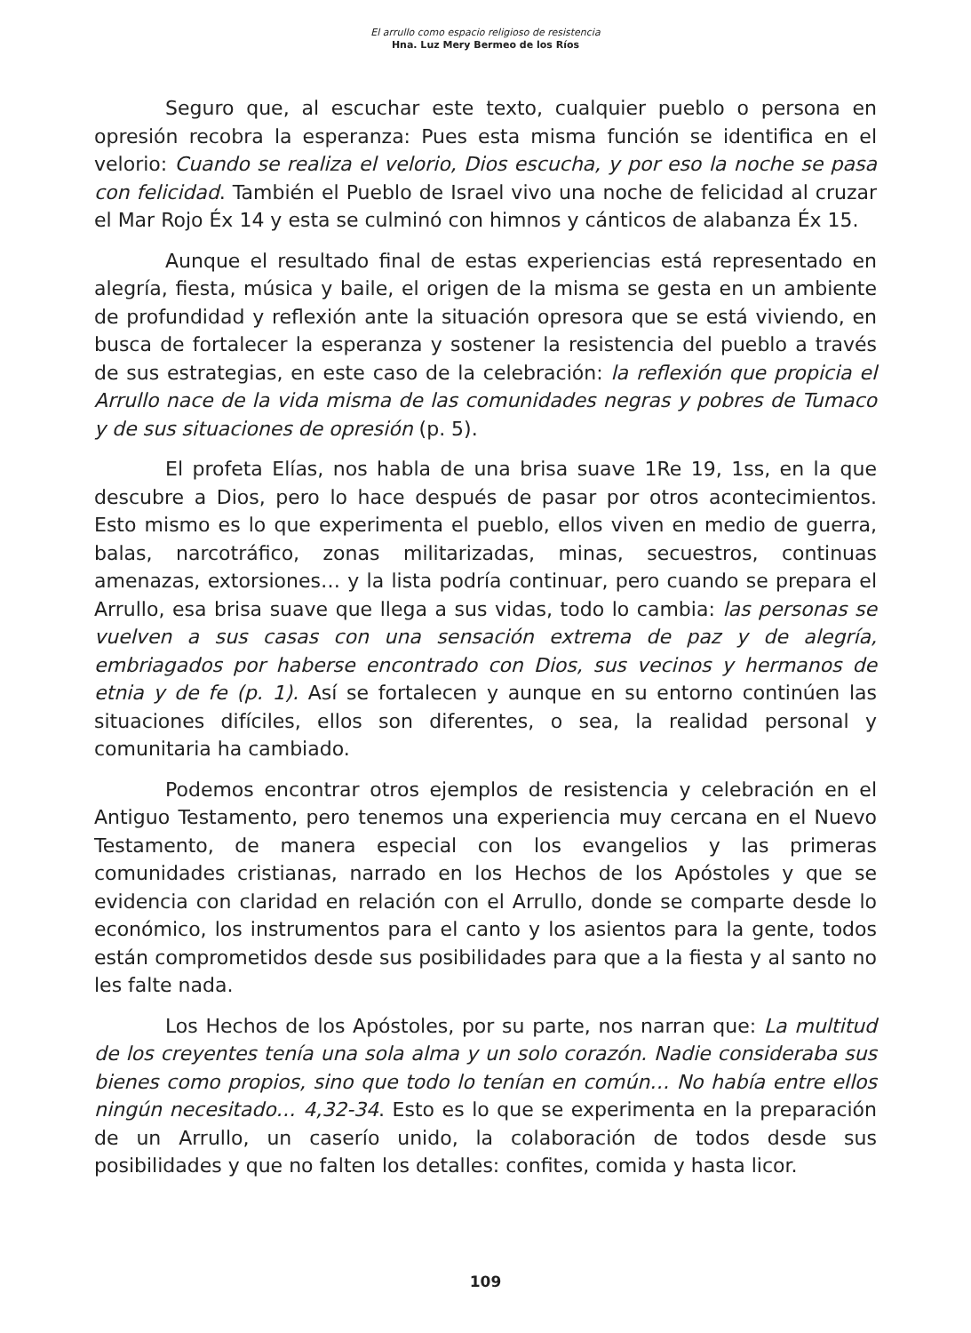El arrullo como espacio religioso de resistencia
Hna. Luz Mery Bermeo de los Ríos
Seguro que, al escuchar este texto, cualquier pueblo o persona en opresión recobra la esperanza: Pues esta misma función se identifica en el velorio: Cuando se realiza el velorio, Dios escucha, y por eso la noche se pasa con felicidad. También el Pueblo de Israel vivo una noche de felicidad al cruzar el Mar Rojo Éx 14 y esta se culminó con himnos y cánticos de alabanza Éx 15.
Aunque el resultado final de estas experiencias está representado en alegría, fiesta, música y baile, el origen de la misma se gesta en un ambiente de profundidad y reflexión ante la situación opresora que se está viviendo, en busca de fortalecer la esperanza y sostener la resistencia del pueblo a través de sus estrategias, en este caso de la celebración: la reflexión que propicia el Arrullo nace de la vida misma de las comunidades negras y pobres de Tumaco y de sus situaciones de opresión (p. 5).
El profeta Elías, nos habla de una brisa suave 1Re 19, 1ss, en la que descubre a Dios, pero lo hace después de pasar por otros acontecimientos. Esto mismo es lo que experimenta el pueblo, ellos viven en medio de guerra, balas, narcotráfico, zonas militarizadas, minas, secuestros, continuas amenazas, extorsiones… y la lista podría continuar, pero cuando se prepara el Arrullo, esa brisa suave que llega a sus vidas, todo lo cambia: las personas se vuelven a sus casas con una sensación extrema de paz y de alegría, embriagados por haberse encontrado con Dios, sus vecinos y hermanos de etnia y de fe (p. 1). Así se fortalecen y aunque en su entorno continúen las situaciones difíciles, ellos son diferentes, o sea, la realidad personal y comunitaria ha cambiado.
Podemos encontrar otros ejemplos de resistencia y celebración en el Antiguo Testamento, pero tenemos una experiencia muy cercana en el Nuevo Testamento, de manera especial con los evangelios y las primeras comunidades cristianas, narrado en los Hechos de los Apóstoles y que se evidencia con claridad en relación con el Arrullo, donde se comparte desde lo económico, los instrumentos para el canto y los asientos para la gente, todos están comprometidos desde sus posibilidades para que a la fiesta y al santo no les falte nada.
Los Hechos de los Apóstoles, por su parte, nos narran que: La multitud de los creyentes tenía una sola alma y un solo corazón. Nadie consideraba sus bienes como propios, sino que todo lo tenían en común… No había entre ellos ningún necesitado… 4,32-34. Esto es lo que se experimenta en la preparación de un Arrullo, un caserío unido, la colaboración de todos desde sus posibilidades y que no falten los detalles: confites, comida y hasta licor.
109